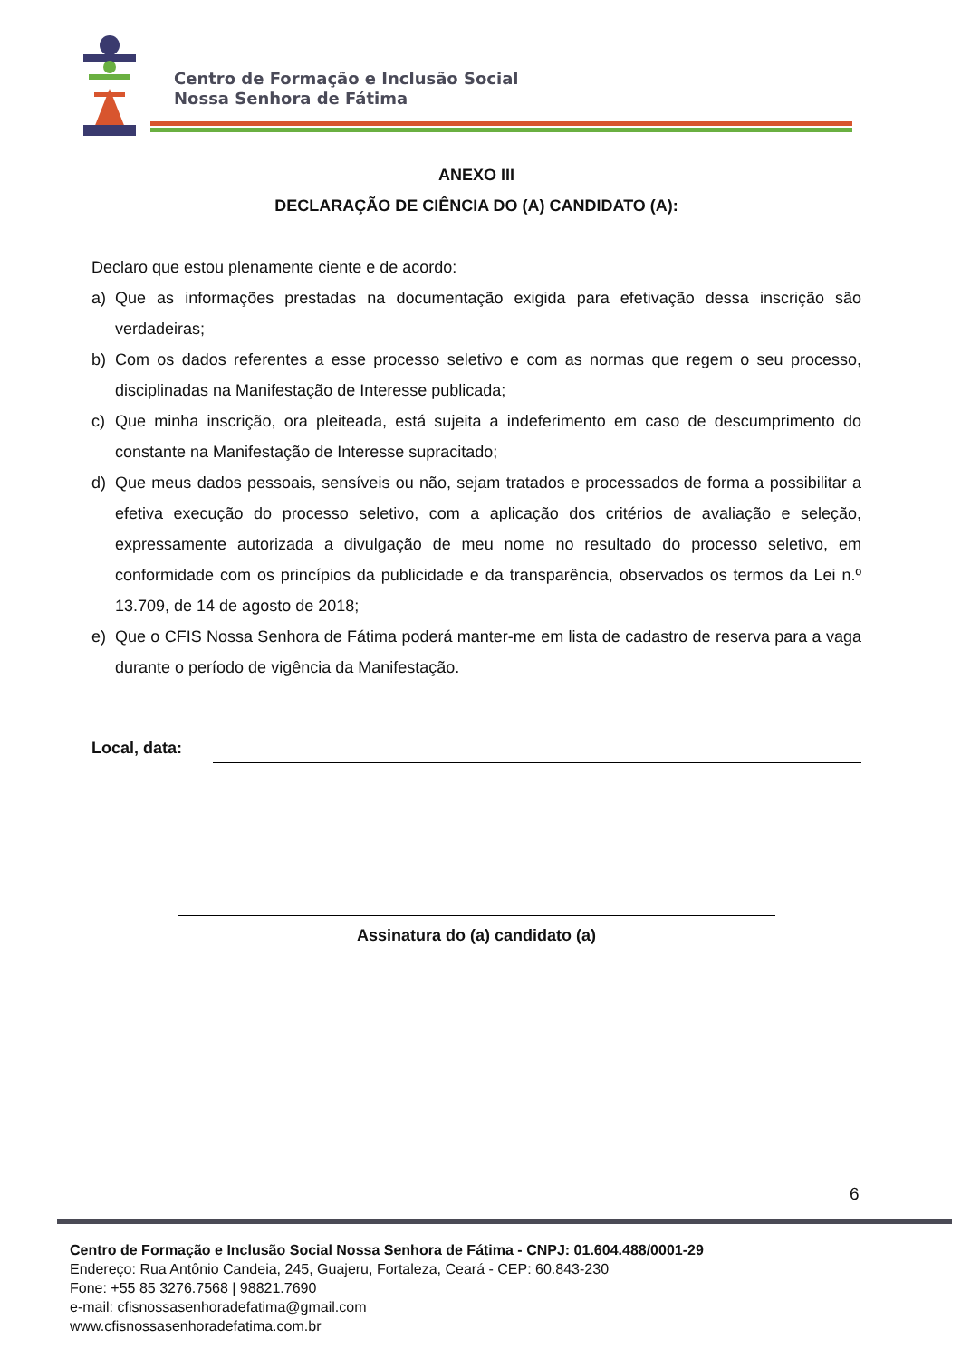Centro de Formação e Inclusão Social
Nossa Senhora de Fátima
ANEXO III
DECLARAÇÃO DE CIÊNCIA DO (A) CANDIDATO (A):
Declaro que estou plenamente ciente e de acordo:
a) Que as informações prestadas na documentação exigida para efetivação dessa inscrição são verdadeiras;
b) Com os dados referentes a esse processo seletivo e com as normas que regem o seu processo, disciplinadas na Manifestação de Interesse publicada;
c) Que minha inscrição, ora pleiteada, está sujeita a indeferimento em caso de descumprimento do constante na Manifestação de Interesse supracitado;
d) Que meus dados pessoais, sensíveis ou não, sejam tratados e processados de forma a possibilitar a efetiva execução do processo seletivo, com a aplicação dos critérios de avaliação e seleção, expressamente autorizada a divulgação de meu nome no resultado do processo seletivo, em conformidade com os princípios da publicidade e da transparência, observados os termos da Lei n.º 13.709, de 14 de agosto de 2018;
e) Que o CFIS Nossa Senhora de Fátima poderá manter-me em lista de cadastro de reserva para a vaga durante o período de vigência da Manifestação.
Local, data:
Assinatura do (a) candidato (a)
6
Centro de Formação e Inclusão Social Nossa Senhora de Fátima - CNPJ: 01.604.488/0001-29
Endereço: Rua Antônio Candeia, 245, Guajeru, Fortaleza, Ceará - CEP: 60.843-230
Fone: +55 85 3276.7568 | 98821.7690
e-mail: cfisnossasenhoradefatima@gmail.com
www.cfisnossasenhoradefatima.com.br